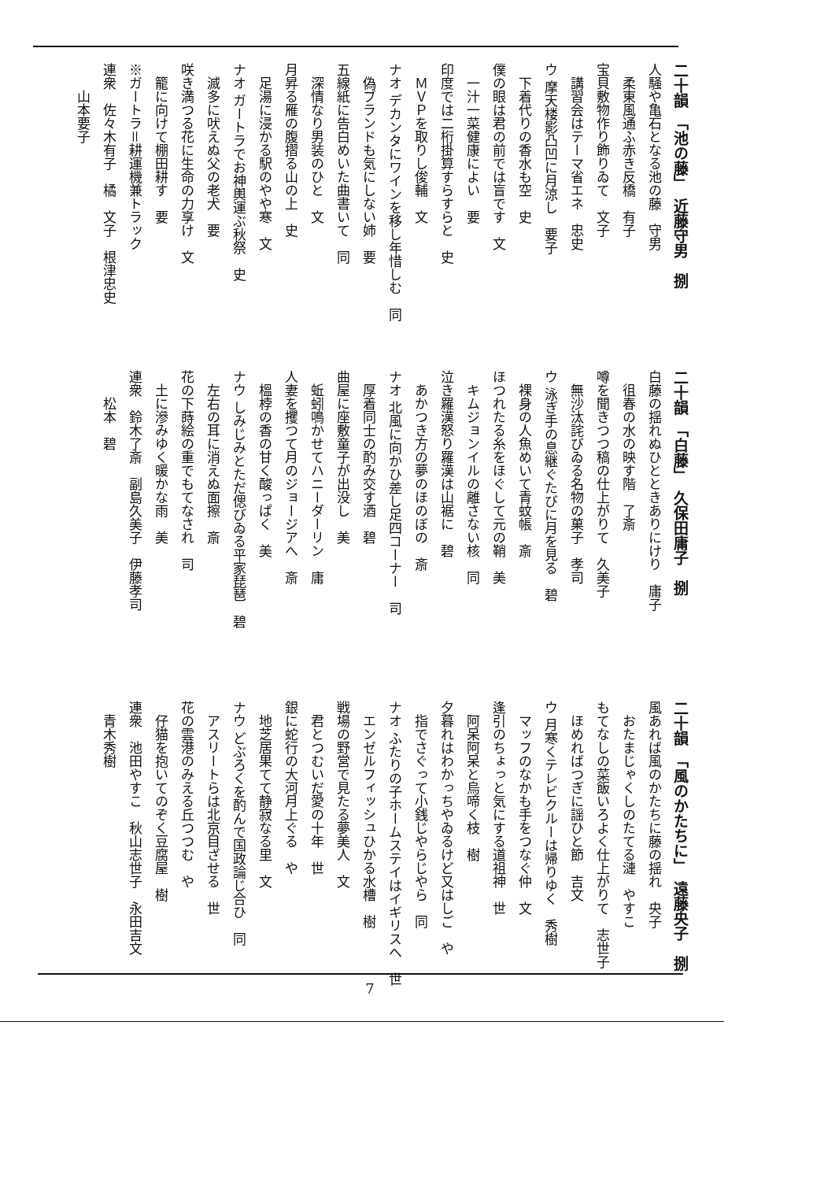二十韻　「池の藤」　近藤守男　捌
人騒や亀石となる池の藤　守男
　柔東風通ふ赤き反橋　有子
宝貝敷物作り飾りゐて　文子
　講習会はテーマ省エネ　忠史
ウ 摩天楼影凸凹に月涼し　要子
　下着代りの香水も空　史
僕の眼は君の前では盲です　文
　一汁一菜健康によい　要
印度では二桁掛算すらすらと　史
　ＭＶＰを取りし俊輔　文
ナオ デカンタにワインを移し年惜しむ　同
　偽ブランドも気にしない姉　要
五線紙に告白めいた曲書いて　同
　深情なり男装のひと　文
月昇る雁の腹摺る山の上　史
　足湯に浸かる駅のやや寒　文
ナオ ガートラでお神輿運ぶ秋祭　史
　滅多に吠えぬ父の老犬　要
咲き満つる花に生命の力享け　文
　籠に向けて棚田耕す　要
※ガートラ＝耕運機兼トラック
連衆　佐々木有子　橘　文子　根津忠史
　　山本要子
二十韻　「白藤」　久保田庸子　捌
白藤の揺れぬひとときありにけり　庸子
　徂春の水の映す階　了斎
噂を聞きつつ稿の仕上がりて　久美子
　無沙汰詫びゐる名物の菓子　孝司
ウ 泳ぎ手の息継ぐたびに月を見る　碧
　裸身の人魚めいて青蚊帳　斎
ほつれたる糸をほぐして元の鞘　美
　キムジョンイルの離さない核　同
泣き羅漢怒り羅漢は山裾に　碧
　あかつき方の夢のほのぼの　斎
ナオ 北風に向かひ差し足四コーナー　司
　厚着同士の酌み交す酒　碧
曲屋に座敷童子が出没し　美
　蚯蚓鳴かせてハニーダーリン　庸
人妻を攫つて月のジョージアへ　斎
　榲桲の香の甘く酸っぱく　美
ナウ しみじみとただ偲びゐる平家琵琶　碧
　左右の耳に消えぬ面擦　斎
花の下蒔絵の重でもてなされ　司
　土に滲みゆく暖かな雨　美
連衆　鈴木了斎　副島久美子　伊藤孝司
　　松本　碧
二十韻　「風のかたちに」　遠藤央子　捌
風あれば風のかたちに藤の揺れ　央子
　おたまじゃくしのたてる漣　やすこ
もてなしの菜飯いろよく仕上がりて　志世子
　ほめればつぎに謡ひと節　吉文
ウ 月寒くテレビクルーは帰りゆく　秀樹
　マッフのなかも手をつなぐ仲　文
逢引のちょっと気にする道祖神　世
　阿呆阿呆と烏啼く枝　樹
夕暮れはわかっちやゐるけど又はしご　や
　指でさぐって小銭じやらじやら　同
ナオ ふたりの子ホームステイはイギリスへ　世
　エンゼルフィッシュひかる水槽　樹
戦場の野営で見たる夢美人　文
　君とつむいだ愛の十年　世
銀に蛇行の大河月上ぐる　や
　地芝居果てて静寂なる里　文
ナウ どぶろくを酌んで国政論じ合ひ　同
　アスリートらは北京目ざせる　世
花の雲港のみえる丘つつむ　や
　仔猫を抱いてのぞく豆腐屋　樹
連衆　池田やすこ　秋山志世子　永田吉文
　青木秀樹
7